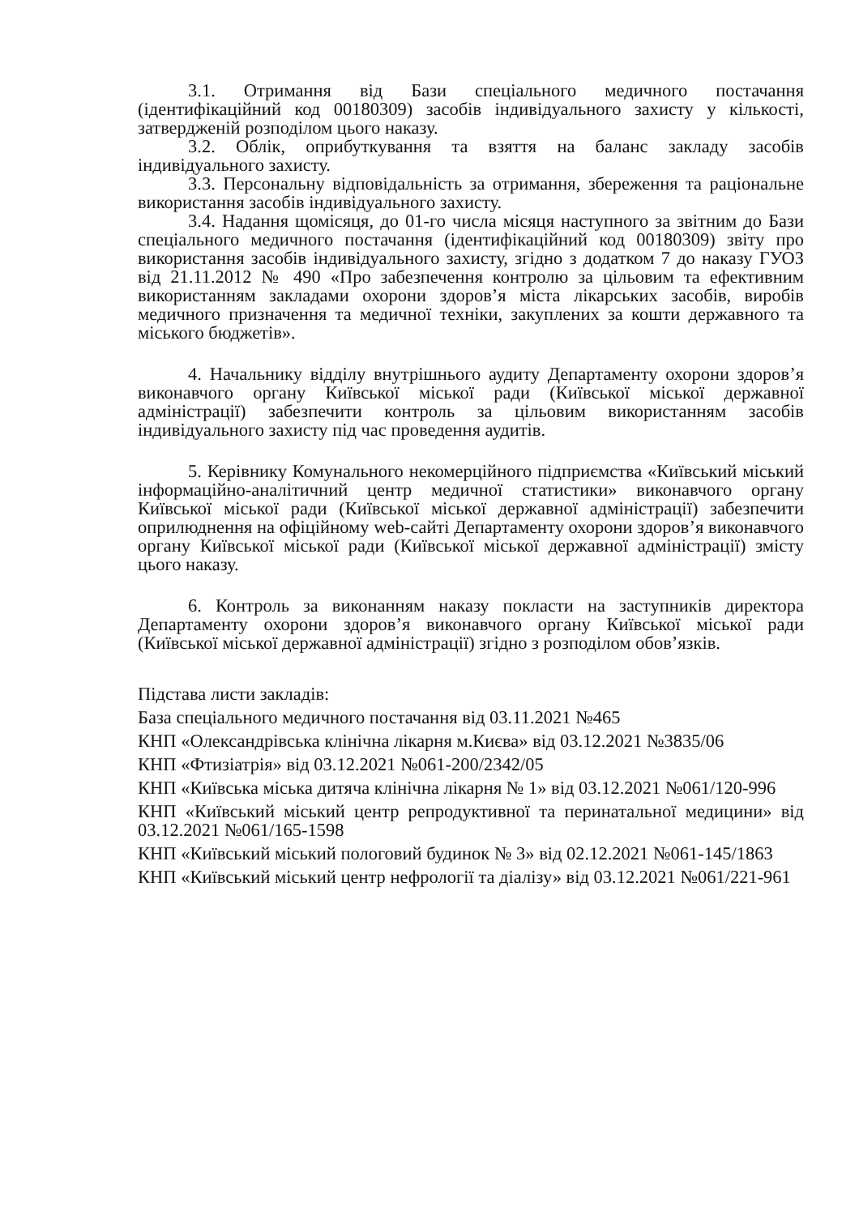3.1. Отримання від Бази спеціального медичного постачання (ідентифікаційний код 00180309) засобів індивідуального захисту у кількості, затвердженій розподілом цього наказу.
3.2. Облік, оприбуткування та взяття на баланс закладу засобів індивідуального захисту.
3.3. Персональну відповідальність за отримання, збереження та раціональне використання засобів індивідуального захисту.
3.4. Надання щомісяця, до 01-го числа місяця наступного за звітним до Бази спеціального медичного постачання (ідентифікаційний код 00180309) звіту про використання засобів індивідуального захисту, згідно з додатком 7 до наказу ГУОЗ від 21.11.2012 № 490 «Про забезпечення контролю за цільовим та ефективним використанням закладами охорони здоров’я міста лікарських засобів, виробів медичного призначення та медичної техніки, закуплених за кошти державного та міського бюджетів».
4. Начальнику відділу внутрішнього аудиту Департаменту охорони здоров’я виконавчого органу Київської міської ради (Київської міської державної адміністрації) забезпечити контроль за цільовим використанням засобів індивідуального захисту під час проведення аудитів.
5. Керівнику Комунального некомерційного підприємства «Київський міський інформаційно-аналітичний центр медичної статистики» виконавчого органу Київської міської ради (Київської міської державної адміністрації) забезпечити оприлюднення на офіційному web-сайті Департаменту охорони здоров’я виконавчого органу Київської міської ради (Київської міської державної адміністрації) змісту цього наказу.
6. Контроль за виконанням наказу покласти на заступників директора Департаменту охорони здоров’я виконавчого органу Київської міської ради (Київської міської державної адміністрації) згідно з розподілом обов’язків.
Підстава листи закладів:
База спеціального медичного постачання від 03.11.2021 №465
КНП «Олександрівська клінічна лікарня м.Києва» від 03.12.2021 №3835/06
КНП «Фтизіатрія» від 03.12.2021 №061-200/2342/05
КНП «Київська міська дитяча клінічна лікарня № 1» від 03.12.2021 №061/120-996
КНП «Київський міський центр репродуктивної та перинатальної медицини» від 03.12.2021 №061/165-1598
КНП «Київський міський пологовий будинок № 3» від 02.12.2021 №061-145/1863
КНП «Київський міський центр нефрології та діалізу» від 03.12.2021 №061/221-961